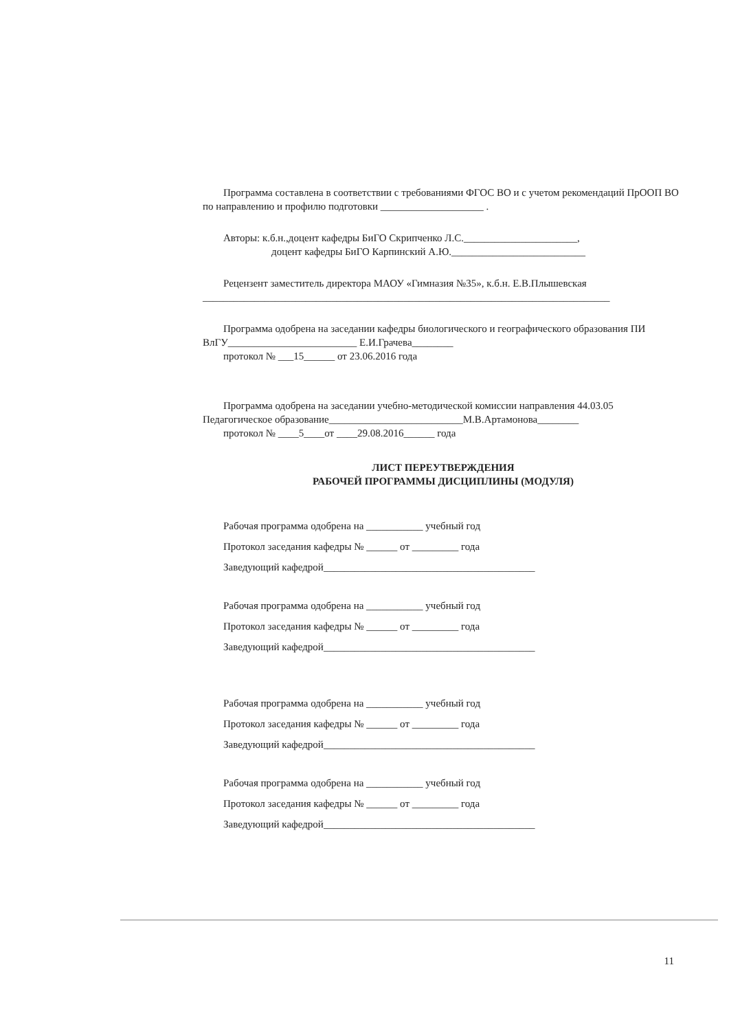Программа составлена в соответствии с требованиями ФГОС ВО и с учетом рекомендаций ПрООП ВО по направлению и профилю подготовки ____________________ .
Авторы: к.б.н.,доцент кафедры БиГО Скрипченко Л.С.______________________,
доцент кафедры БиГО Карпинский А.Ю.__________________________
Рецензент заместитель директора МАОУ «Гимназия №35», к.б.н. Е.В.Плышевская
_______________________________________________________________________________
Программа одобрена на заседании кафедры биологического и географического образования ПИ ВлГУ_________________________ Е.И.Грачева________
протокол № ___15______ от 23.06.2016 года
Программа одобрена на заседании учебно-методической комиссии направления 44.03.05 Педагогическое образование__________________________М.В.Артамонова________
протокол № ____5____от ____29.08.2016______ года
ЛИСТ ПЕРЕУТВЕРЖДЕНИЯ
РАБОЧЕЙ ПРОГРАММЫ ДИСЦИПЛИНЫ (МОДУЛЯ)
Рабочая программа одобрена на ___________ учебный год
Протокол заседания кафедры № ______ от _________ года
Заведующий кафедрой_________________________________________
Рабочая программа одобрена на ___________ учебный год
Протокол заседания кафедры № ______ от _________ года
Заведующий кафедрой_________________________________________
Рабочая программа одобрена на ___________ учебный год
Протокол заседания кафедры № ______ от _________ года
Заведующий кафедрой_________________________________________
Рабочая программа одобрена на ___________ учебный год
Протокол заседания кафедры № ______ от _________ года
Заведующий кафедрой_________________________________________
11